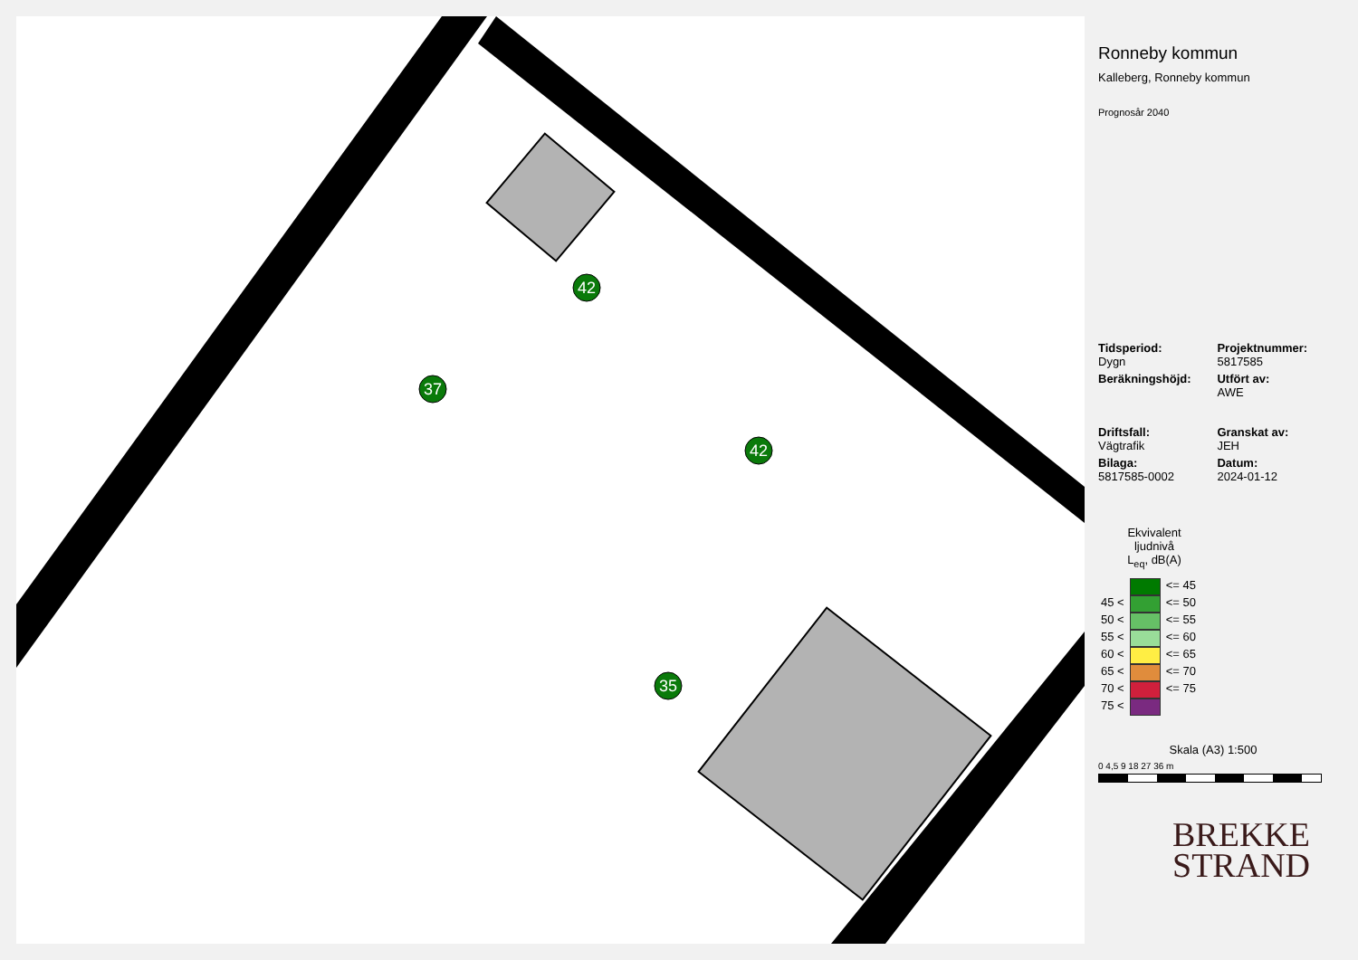42
37
42
35
Ronneby kommun
Kalleberg, Ronneby kommun
Prognosår 2040
| Tidsperiod: Dygn | Projektnummer: 5817585 |
| Beräkningshöjd: | Utfört av: AWE |
| Driftsfall: Vägtrafik | Granskat av: JEH |
| Bilaga: 5817585-0002 | Datum: 2024-01-12 |
Ekvivalent
ljudnivå
L<sub>eq</sub>, dB(A)
| | | <= 45 |
| 45 < | | <= 50 |
| 50 < | | <= 55 |
| 55 < | | <= 60 |
| 60 < | | <= 65 |
| 65 < | | <= 70 |
| 70 < | | <= 75 |
| 75 < | | |
Skala (A3) 1:500
0 4,5 9 18 27 36 m
BREKKE
STRAND